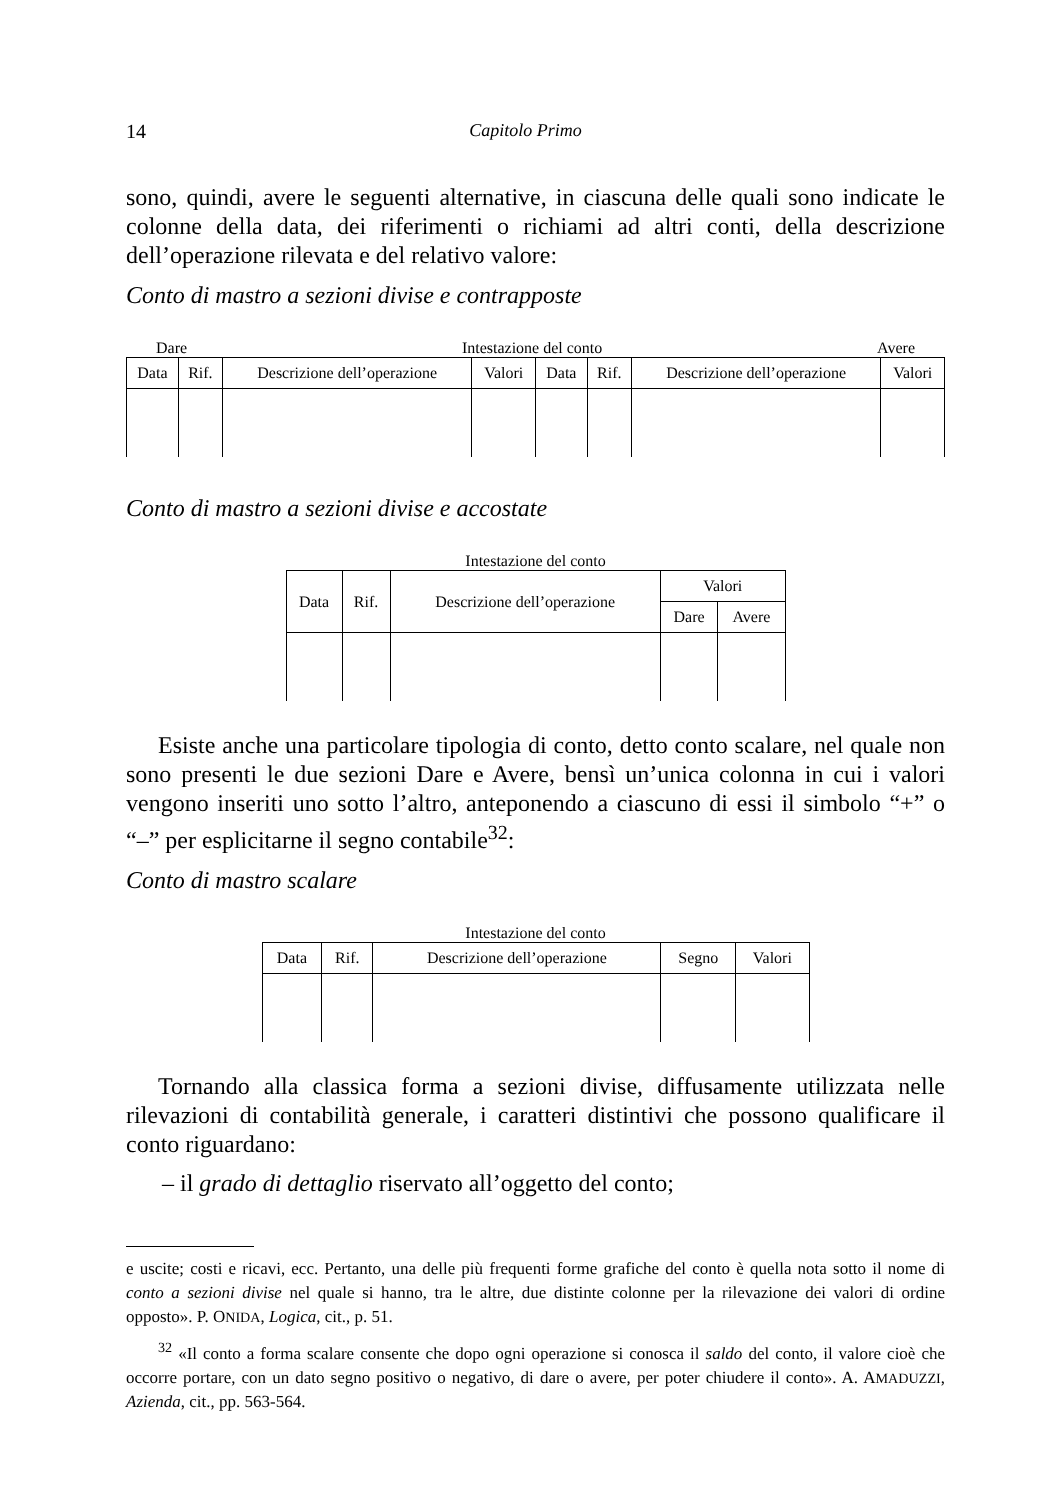14 Capitolo Primo
sono, quindi, avere le seguenti alternative, in ciascuna delle quali sono indicate le colonne della data, dei riferimenti o richiami ad altri conti, della descrizione dell’operazione rilevata e del relativo valore:
Conto di mastro a sezioni divise e contrapposte
Dare Intestazione del conto Avere
| Data | Rif. | Descrizione dell’operazione | Valori | Data | Rif. | Descrizione dell’operazione | Valori |
Conto di mastro a sezioni divise e accostate
Intestazione del conto
| Data | Rif. | Descrizione dell’operazione | Valori | |
| | | | Dare | Avere |
Esiste anche una particolare tipologia di conto, detto conto scalare, nel quale non sono presenti le due sezioni Dare e Avere, bensì un’unica colonna in cui i valori vengono inseriti uno sotto l’altro, anteponendo a ciascuno di essi il simbolo “+” o “–” per esplicitarne il segno contabile<sup>32</sup>:
Conto di mastro scalare
Intestazione del conto
| Data | Rif. | Descrizione dell’operazione | Segno | Valori |
Tornando alla classica forma a sezioni divise, diffusamente utilizzata nelle rilevazioni di contabilità generale, i caratteri distintivi che possono qualificare il conto riguardano:
– il grado di dettaglio riservato all’oggetto del conto;
e uscite; costi e ricavi, ecc. Pertanto, una delle più frequenti forme grafiche del conto è quella nota sotto il nome di conto a sezioni divise nel quale si hanno, tra le altre, due distinte colonne per la rilevazione dei valori di ordine opposto». P. ONIDA, Logica, cit., p. 51.
<sup>32</sup> «Il conto a forma scalare consente che dopo ogni operazione si conosca il saldo del conto, il valore cioè che occorre portare, con un dato segno positivo o negativo, di dare o avere, per poter chiudere il conto». A. AMADUZZI, Azienda, cit., pp. 563-564.